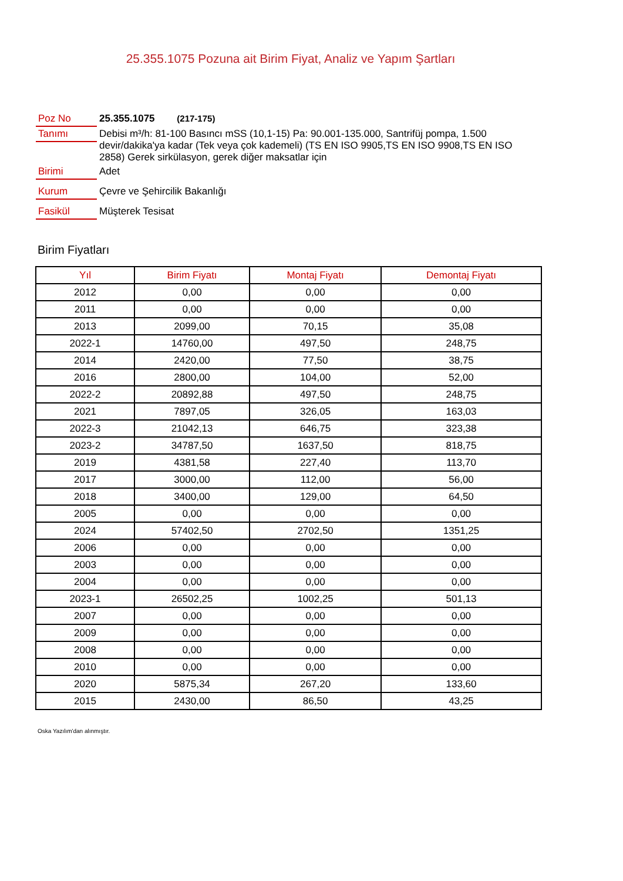25.355.1075 Pozuna ait Birim Fiyat, Analiz ve Yapım Şartları
Poz No
25.355.1075 (217-175)
Tanımı
Debisi m³/h: 81-100 Basıncı mSS (10,1-15) Pa: 90.001-135.000, Santrifüj pompa, 1.500 devir/dakika'ya kadar (Tek veya çok kademeli) (TS EN ISO 9905,TS EN ISO 9908,TS EN ISO 2858) Gerek sirkülasyon, gerek diğer maksatlar için
Birimi
Adet
Kurum
Çevre ve Şehircilik Bakanlığı
Fasikül
Müşterek Tesisat
Birim Fiyatları
| Yıl | Birim Fiyatı | Montaj Fiyatı | Demontaj Fiyatı |
| --- | --- | --- | --- |
| 2012 | 0,00 | 0,00 | 0,00 |
| 2011 | 0,00 | 0,00 | 0,00 |
| 2013 | 2099,00 | 70,15 | 35,08 |
| 2022-1 | 14760,00 | 497,50 | 248,75 |
| 2014 | 2420,00 | 77,50 | 38,75 |
| 2016 | 2800,00 | 104,00 | 52,00 |
| 2022-2 | 20892,88 | 497,50 | 248,75 |
| 2021 | 7897,05 | 326,05 | 163,03 |
| 2022-3 | 21042,13 | 646,75 | 323,38 |
| 2023-2 | 34787,50 | 1637,50 | 818,75 |
| 2019 | 4381,58 | 227,40 | 113,70 |
| 2017 | 3000,00 | 112,00 | 56,00 |
| 2018 | 3400,00 | 129,00 | 64,50 |
| 2005 | 0,00 | 0,00 | 0,00 |
| 2024 | 57402,50 | 2702,50 | 1351,25 |
| 2006 | 0,00 | 0,00 | 0,00 |
| 2003 | 0,00 | 0,00 | 0,00 |
| 2004 | 0,00 | 0,00 | 0,00 |
| 2023-1 | 26502,25 | 1002,25 | 501,13 |
| 2007 | 0,00 | 0,00 | 0,00 |
| 2009 | 0,00 | 0,00 | 0,00 |
| 2008 | 0,00 | 0,00 | 0,00 |
| 2010 | 0,00 | 0,00 | 0,00 |
| 2020 | 5875,34 | 267,20 | 133,60 |
| 2015 | 2430,00 | 86,50 | 43,25 |
Oska Yazılım'dan alınmıştır.